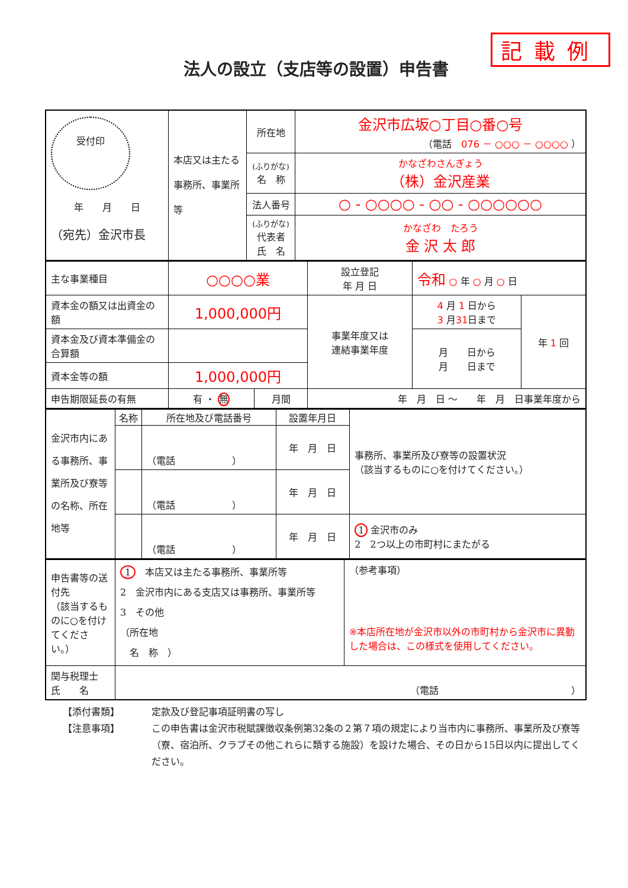記載例
法人の設立（支店等の設置）申告書
| 受付印 年 月 日 （宛先）金沢市長 | 本店又は主たる事務所、事業所等 | 所在地 | 金沢市広坂○丁目○番○号 （電話 076 － ○○○ － ○○○○ ） |
| | | (ふりがな) 名 称 | かなざわさんぎょう （株）金沢産業 |
| | | 法人番号 | ○ - ○○○○ - ○○ - ○○○○○○ |
| | | (ふりがな) 代表者 氏 名 | かなざわ たろう 金 沢 太 郎 |
| 主な事業種目 | ○○○○業 | | 設立登記 年 月 日 | 令和 ○ 年 ○ 月 ○ 日 | |
| 資本金の額又は出資金の額 | 1,000,000円 | | 事業年度又は 連結事業年度 | 4 月 1 日から 3 月 31 日まで | 年 1 回 |
| 資本金及び資本準備金の合算額 | | | | 月 日から 月 日まで | |
| 資本金等の額 | 1,000,000円 | | | | |
| 申告期限延長の有無 | 有 ・ 無 | 月間 | 年 月 日 ～ 年 月 日事業年度から | | |
| 金沢市内にある事務所、事業所及び寮等の名称、所在地等 | 名称 | 所在地及び電話番号 | 設置年月日 | 事務所、事業所及び寮等の設置状況 （該当するものに○を付けてください。） |
| | | （電話 ） | 年 月 日 | |
| | | （電話 ） | 年 月 日 | |
| | | （電話 ） | 年 月 日 | 1 金沢市のみ 2 2つ以上の市町村にまたがる |
| 申告書等の送付先 （該当するものに○を付けてください。） | 1 本店又は主たる事務所、事業所等 2 金沢市内にある支店又は事務所、事業所等 3 その他 （所在地 名 称 ） | （参考事項） ※本店所在地が金沢市以外の市町村から金沢市に異動した場合は、この様式を使用してください。 |
| 関与税理士 氏 名 | （電話 ） | |
【添付書類】 定款及び登記事項証明書の写し
【注意事項】 この申告書は金沢市税賦課徴収条例第32条の２第７項の規定により当市内に事務所、事業所及び寮等（寮、宿泊所、クラブその他これらに類する施設）を設けた場合、その日から15日以内に提出してください。